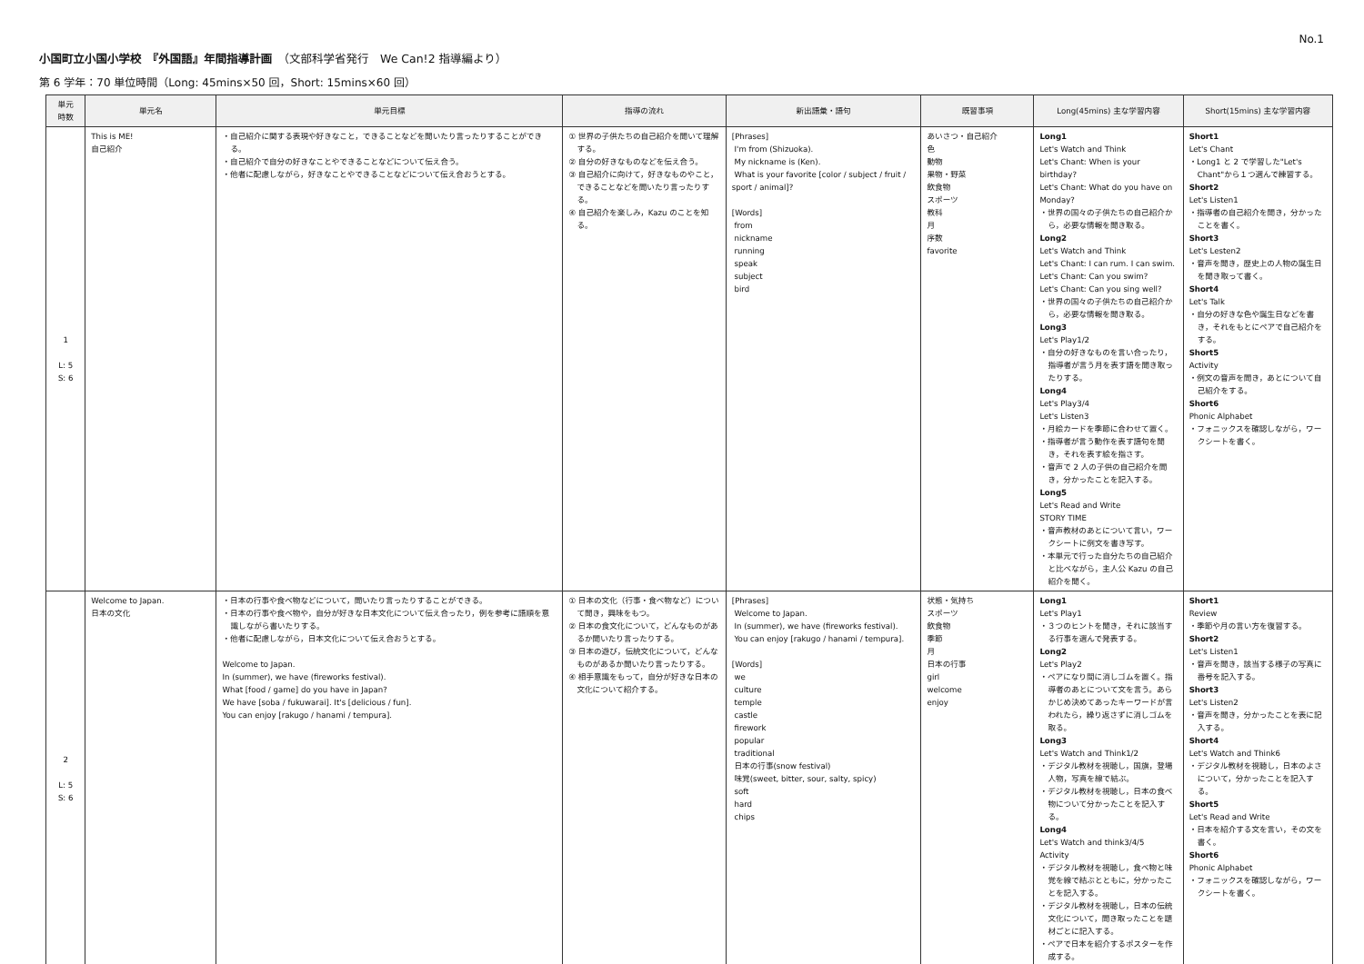No.1
小国町立小国小学校　『外国語』年間指導計画　（文部科学省発行　We Can!2 指導編より）
第 6 学年：70 単位時間（Long: 45mins×50 回，Short: 15mins×60 回）
| 単元 時数 | 単元名 | 単元目標 | 指導の流れ | 新出語彙・語句 | 既習事項 | Long(45mins) 主な学習内容 | Short(15mins) 主な学習内容 |
| --- | --- | --- | --- | --- | --- | --- | --- |
| 1 L: 5 S: 6 | This is ME! 自己紹介 | ・自己紹介に関する表現や好きなこと，できることなどを聞いたり言ったりすることができる。 ・自己紹介で自分の好きなことやできることなどについて伝え合う。 ・他者に配慮しながら，好きなことやできることなどについて伝え合おうとする。 | ① 世界の子供たちの自己紹介を聞いて理解する。 ② 自分の好きなものなどを伝え合う。 ③ 自己紹介に向けて，好きなものやこと，できることなどを聞いたり言ったりする。 ④ 自己紹介を楽しみ，Kazu のことを知る。 | [Phrases] I'm from (Shizuoka). My nickname is (Ken). What is your favorite [color / subject / fruit / sport / animal]? [Words] from nickname running speak subject bird | あいさつ・自己紹介 色 動物 果物・野菜 飲食物 スポーツ 教科 月 序数 favorite | Long1 Let's Watch and Think Let's Chant: When is your birthday? Let's Chant: What do you have on Monday? ・世界の国々の子供たちの自己紹介から，必要な情報を聞き取る。 Long2 Let's Watch and Think Let's Chant: I can rum. I can swim. Let's Chant: Can you swim? Let's Chant: Can you sing well? ・世界の国々の子供たちの自己紹介から，必要な情報を聞き取る。 Long3 Let's Play1/2 ・自分の好きなものを言い合ったり，指導者が言う月を表す語を聞き取ったりする。 Long4 Let's Play3/4 Let's Listen3 ・月絵カードを季節に合わせて置く。 ・指導者が言う動作を表す語句を聞き，それを表す絵を指さす。 ・音声で 2 人の子供の自己紹介を聞き，分かったことを記入する。 Long5 Let's Read and Write STORY TIME ・音声教材のあとについて言い，ワークシートに例文を書き写す。 ・本単元で行った自分たちの自己紹介と比べながら，主人公 Kazu の自己紹介を聞く。 | Short1 Let's Chant ・Long1 と 2 で学習した"Let's Chant"から１つ選んで練習する。 Short2 Let's Listen1 ・指導者の自己紹介を聞き，分かったことを書く。 Short3 Let's Lesten2 ・音声を聞き，歴史上の人物の誕生日を聞き取って書く。 Short4 Let's Talk ・自分の好きな色や誕生日などを書き，それをもとにペアで自己紹介をする。 Short5 Activity ・例文の音声を聞き，あとについて自己紹介をする。 Short6 Phonic Alphabet ・フォニックスを確認しながら，ワークシートを書く。 |
| 2 L: 5 S: 6 | Welcome to Japan. 日本の文化 | ・日本の行事や食べ物などについて，聞いたり言ったりすることができる。 ・日本の行事や食べ物や，自分が好きな日本文化について伝え合ったり，例を参考に語順を意識しながら書いたりする。 ・他者に配慮しながら，日本文化について伝え合おうとする。 Welcome to Japan. In (summer), we have (fireworks festival). What [food / game] do you have in Japan? We have [soba / fukuwarai]. It's [delicious / fun]. You can enjoy [rakugo / hanami / tempura]. | ① 日本の文化（行事・食べ物など）について聞き，興味をもつ。 ② 日本の食文化について，どんなものがあるか聞いたり言ったりする。 ③ 日本の遊び，伝統文化について，どんなものがあるか聞いたり言ったりする。 ④ 相手意識をもって，自分が好きな日本の文化について紹介する。 | [Phrases] Welcome to Japan. In (summer), we have (fireworks festival). You can enjoy [rakugo / hanami / tempura]. [Words] we culture temple castle firework popular traditional 日本の行事(snow festival) 味覚(sweet, bitter, sour, salty, spicy) soft hard chips | 状態・気持ち スポーツ 飲食物 季節 月 日本の行事 girl welcome enjoy | Long1 Let's Play1 ・３つのヒントを聞き，それに該当する行事を選んで発表する。 Long2 Let's Play2 ・ペアになり間に消しゴムを置く。指導者のあとについて文を言う。あらかじめ決めてあったキーワードが言われたら，繰り返さずに消しゴムを取る。 Long3 Let's Watch and Think1/2 ・デジタル教材を視聴し，国旗，登場人物，写真を線で結ぶ。 ・デジタル教材を視聴し，日本の食べ物について分かったことを記入する。 Long4 Let's Watch and think3/4/5 Activity ・デジタル教材を視聴し，食べ物と味覚を線で結ぶとともに，分かったことを記入する。 ・デジタル教材を視聴し，日本の伝統文化について，聞き取ったことを題材ごとに記入する。 ・ペアで日本を紹介するポスターを作成する。 | Short1 Review ・季節や月の言い方を復習する。 Short2 Let's Listen1 ・音声を聞き，該当する様子の写真に番号を記入する。 Short3 Let's Listen2 ・音声を聞き，分かったことを表に記入する。 Short4 Let's Watch and Think6 ・デジタル教材を視聴し，日本のよさについて，分かったことを記入する。 Short5 Let's Read and Write ・日本を紹介する文を言い，その文を書く。 Short6 Phonic Alphabet ・フォニックスを確認しながら，ワークシートを書く。 |